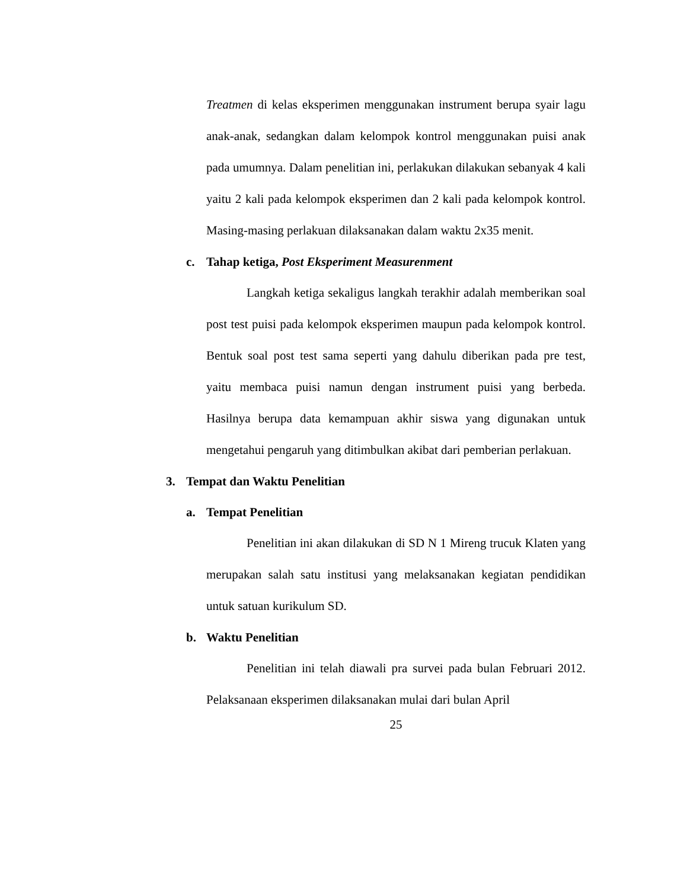Treatmen di kelas eksperimen menggunakan instrument berupa syair lagu anak-anak, sedangkan dalam kelompok kontrol menggunakan puisi anak pada umumnya. Dalam penelitian ini, perlakukan dilakukan sebanyak 4 kali yaitu 2 kali pada kelompok eksperimen dan 2 kali pada kelompok kontrol. Masing-masing perlakuan dilaksanakan dalam waktu 2x35 menit.
c. Tahap ketiga, Post Eksperiment Measurenment
Langkah ketiga sekaligus langkah terakhir adalah memberikan soal post test puisi pada kelompok eksperimen maupun pada kelompok kontrol. Bentuk soal post test sama seperti yang dahulu diberikan pada pre test, yaitu membaca puisi namun dengan instrument puisi yang berbeda. Hasilnya berupa data kemampuan akhir siswa yang digunakan untuk mengetahui pengaruh yang ditimbulkan akibat dari pemberian perlakuan.
3. Tempat dan Waktu Penelitian
a. Tempat Penelitian
Penelitian ini akan dilakukan di SD N 1 Mireng trucuk Klaten yang merupakan salah satu institusi yang melaksanakan kegiatan pendidikan untuk satuan kurikulum SD.
b. Waktu Penelitian
Penelitian ini telah diawali pra survei pada bulan Februari 2012. Pelaksanaan eksperimen dilaksanakan mulai dari bulan April
25